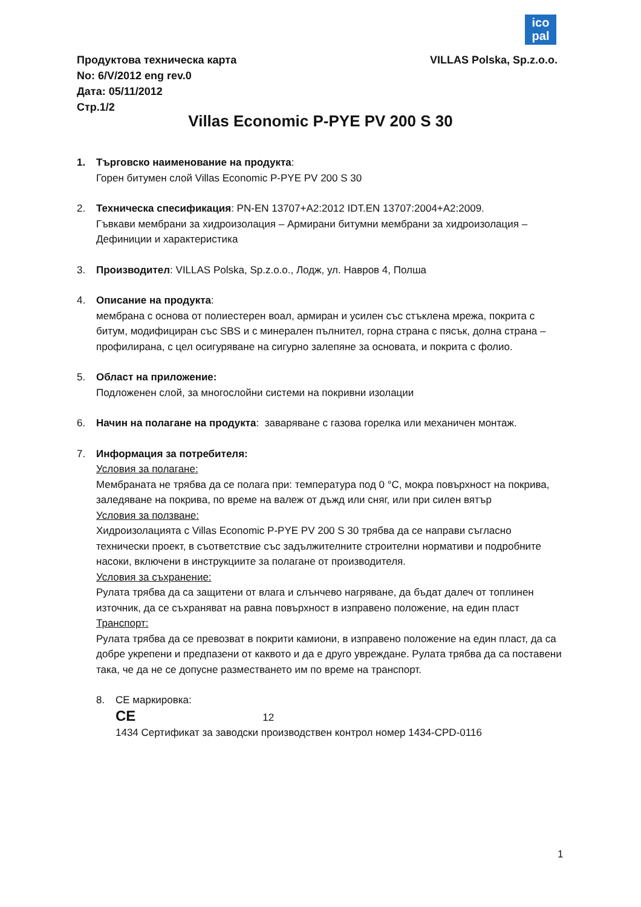ico
pal
VILLAS Polska, Sp.z.o.o. Продуктова техническа карта
No: 6/V/2012 eng rev.0
Дата: 05/11/2012
Стр.1/2
Villas Economic P-PYE PV 200 S 30
1. Търговско наименование на продукта:
Горен битумен слой Villas Economic P-PYE PV 200 S 30
2. Техническа спесификация: PN-EN 13707+A2:2012 IDT.EN 13707:2004+A2:2009.
Гъвкави мембрани за хидроизолация – Армирани битумни мембрани за хидроизолация – Дефиниции и характеристика
3. Производител: VILLAS Polska, Sp.z.o.o., Лодж, ул. Навров 4, Полша
4. Описание на продукта:
мембрана с основа от полиестерен воал, армиран и усилен със стъклена мрежа, покрита с битум, модифициран със SBS и с минерален пълнител, горна страна с пясък, долна страна – профилирана, с цел осигуряване на сигурно залепяне за основата, и покрита с фолио.
5. Област на приложение:
Подложенен слой, за многослойни системи на покривни изолации
6. Начин на полагане на продукта: заваряване с газова горелка или механичен монтаж.
7. Информация за потребителя:
Условия за полагане:
Мембраната не трябва да се полага при: температура под 0 °C, мокра повърхност на покрива, заледяване на покрива, по време на валеж от дъжд или сняг, или при силен вятър
Условия за ползване:
Хидроизолацията с Villas Economic P-PYE PV 200 S 30 трябва да се направи съгласно технически проект, в съответствие със задължителните строителни нормативи и подробните насоки, включени в инструкциите за полагане от производителя.
Условия за съхранение:
Рулата трябва да са защитени от влага и слънчево нагряване, да бъдат далеч от топлинен източник, да се съхраняват на равна повърхност в изправено положение, на един пласт
Транспорт:
Рулата трябва да се превозват в покрити камиони, в изправено положение на един пласт, да са добре укрепени и предпазени от каквото и да е друго увреждане. Рулата трябва да са поставени така, че да не се допусне разместването им по време на транспорт.
8. CE маркировка:
CE 12
1434 Сертификат за заводски производствен контрол номер 1434-CPD-0116
1